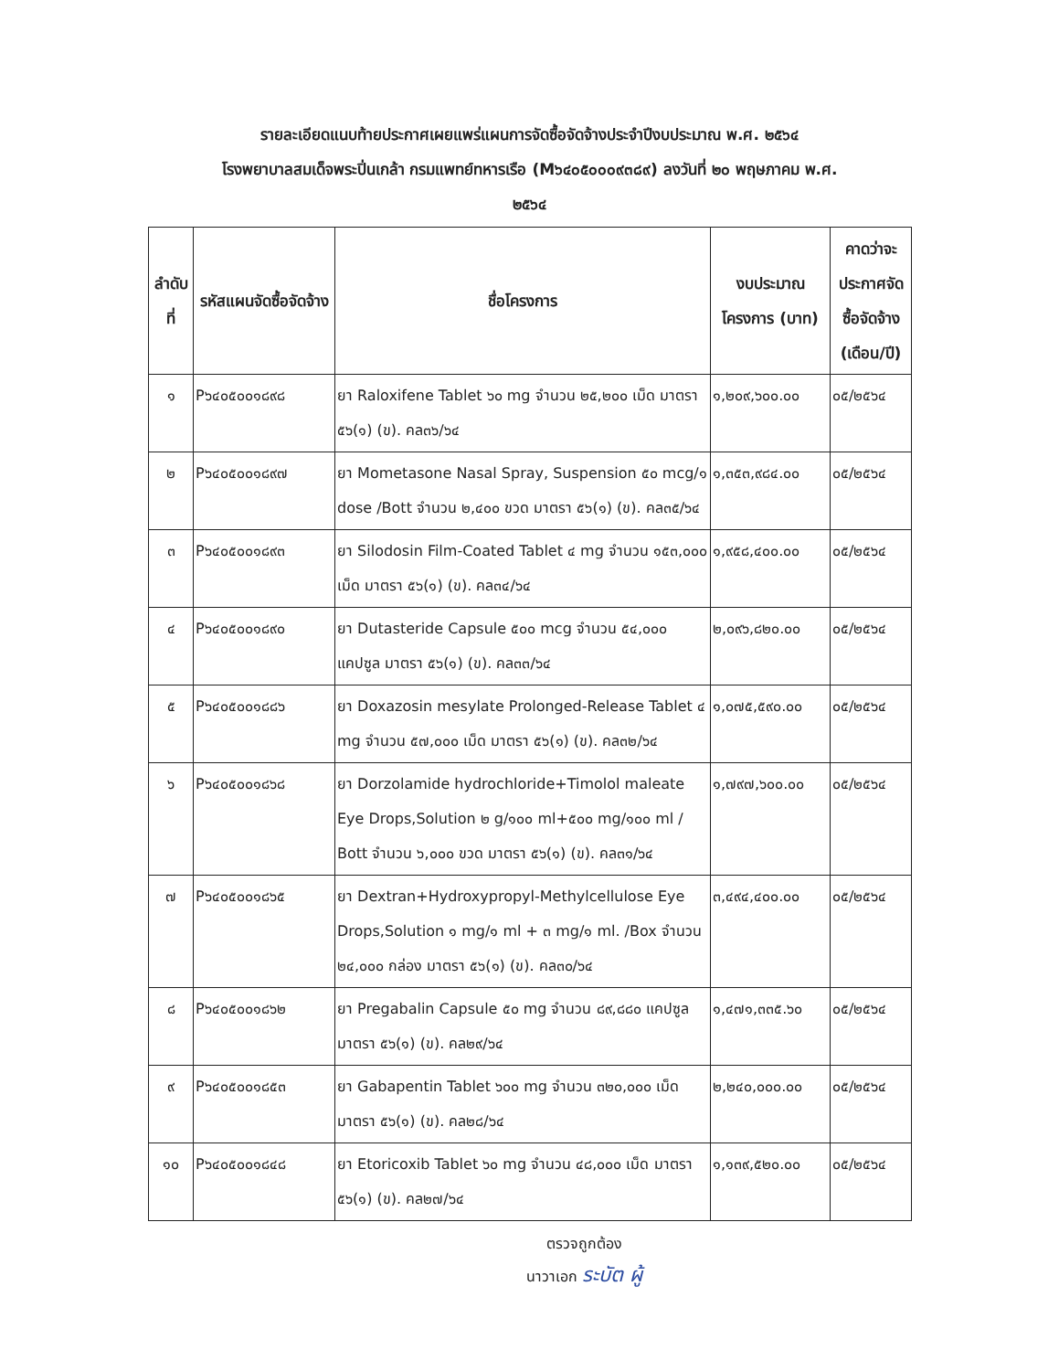รายละเอียดแนบท้ายประกาศเผยแพร่แผนการจัดซื้อจัดจ้างประจำปีงบประมาณ พ.ศ. ๒๕๖๔
โรงพยาบาลสมเด็จพระปิ่นเกล้า กรมแพทย์ทหารเรือ (M๖๔๐๕๐๐๐๙๓๘๙) ลงวันที่ ๒๐ พฤษภาคม พ.ศ.
๒๕๖๔
| ลำดับที่ | รหัสแผนจัดซื้อจัดจ้าง | ชื่อโครงการ | งบประมาณโครงการ (บาท) | คาดว่าจะประกาศจัดซื้อจัดจ้าง (เดือน/ปี) |
| --- | --- | --- | --- | --- |
| ๑ | P๖๔๐๕๐๐๑๘๙๘ | ยา Raloxifene Tablet ๖๐ mg จำนวน ๒๕,๒๐๐ เม็ด มาตรา ๕๖(๑) (ข). คล๓๖/๖๔ | ๑,๒๐๙,๖๐๐.๐๐ | ๐๕/๒๕๖๔ |
| ๒ | P๖๔๐๕๐๐๑๘๙๗ | ยา Mometasone Nasal Spray, Suspension ๕๐ mcg/๑ dose /Bott จำนวน ๒,๔๐๐ ขวด มาตรา ๕๖(๑) (ข). คล๓๕/๖๔ | ๑,๓๕๓,๙๘๔.๐๐ | ๐๕/๒๕๖๔ |
| ๓ | P๖๔๐๕๐๐๑๘๙๓ | ยา Silodosin Film-Coated Tablet ๔ mg จำนวน ๑๕๓,๐๐๐ เม็ด มาตรา ๕๖(๑) (ข). คล๓๔/๖๔ | ๑,๙๕๘,๔๐๐.๐๐ | ๐๕/๒๕๖๔ |
| ๔ | P๖๔๐๕๐๐๑๘๙๐ | ยา Dutasteride Capsule ๕๐๐ mcg จำนวน ๕๔,๐๐๐ แคปซูล มาตรา ๕๖(๑) (ข). คล๓๓/๖๔ | ๒,๐๙๖,๘๒๐.๐๐ | ๐๕/๒๕๖๔ |
| ๕ | P๖๔๐๕๐๐๑๘๘๖ | ยา Doxazosin mesylate Prolonged-Release Tablet ๔ mg จำนวน ๕๗,๐๐๐ เม็ด มาตรา ๕๖(๑) (ข). คล๓๒/๖๔ | ๑,๐๗๕,๕๙๐.๐๐ | ๐๕/๒๕๖๔ |
| ๖ | P๖๔๐๕๐๐๑๘๖๘ | ยา Dorzolamide hydrochloride+Timolol maleate Eye Drops,Solution ๒ g/๑๐๐ ml+๕๐๐ mg/๑๐๐ ml / Bott จำนวน ๖,๐๐๐ ขวด มาตรา ๕๖(๑) (ข). คล๓๑/๖๔ | ๑,๗๙๗,๖๐๐.๐๐ | ๐๕/๒๕๖๔ |
| ๗ | P๖๔๐๕๐๐๑๘๖๕ | ยา Dextran+Hydroxypropyl-Methylcellulose Eye Drops,Solution ๑ mg/๑ ml + ๓ mg/๑ ml. /Box จำนวน ๒๔,๐๐๐ กล่อง มาตรา ๕๖(๑) (ข). คล๓๐/๖๔ | ๓,๔๙๔,๔๐๐.๐๐ | ๐๕/๒๕๖๔ |
| ๘ | P๖๔๐๕๐๐๑๘๖๒ | ยา Pregabalin Capsule ๕๐ mg จำนวน ๘๙,๘๘๐ แคปซูล มาตรา ๕๖(๑) (ข). คล๒๙/๖๔ | ๑,๔๗๑,๓๓๕.๖๐ | ๐๕/๒๕๖๔ |
| ๙ | P๖๔๐๕๐๐๑๘๕๓ | ยา Gabapentin Tablet ๖๐๐ mg จำนวน ๓๒๐,๐๐๐ เม็ด มาตรา ๕๖(๑) (ข). คล๒๘/๖๔ | ๒,๒๔๐,๐๐๐.๐๐ | ๐๕/๒๕๖๔ |
| ๑๐ | P๖๔๐๕๐๐๑๘๔๘ | ยา Etoricoxib Tablet ๖๐ mg จำนวน ๔๘,๐๐๐ เม็ด มาตรา ๕๖(๑) (ข). คล๒๗/๖๔ | ๑,๑๓๙,๕๒๐.๐๐ | ๐๕/๒๕๖๔ |
ตรวจถูกต้อง
นาวาเอก ระบัต ผู้